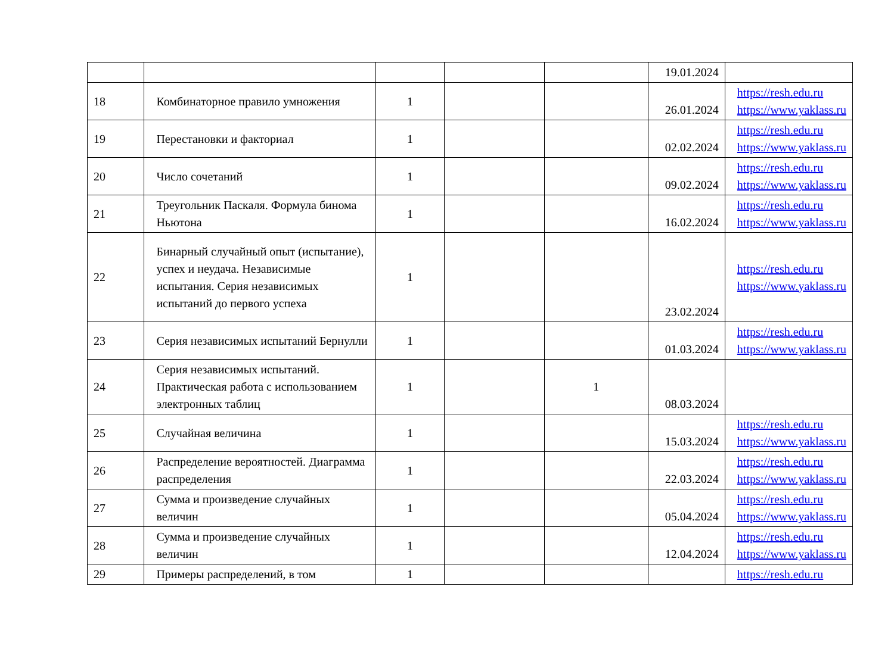| | | | | | 19.01.2024 | |
| 18 | Комбинаторное правило умножения | 1 | | | 26.01.2024 | https://resh.edu.ru https://www.yaklass.ru |
| 19 | Перестановки и факториал | 1 | | | 02.02.2024 | https://resh.edu.ru https://www.yaklass.ru |
| 20 | Число сочетаний | 1 | | | 09.02.2024 | https://resh.edu.ru https://www.yaklass.ru |
| 21 | Треугольник Паскаля. Формула бинома Ньютона | 1 | | | 16.02.2024 | https://resh.edu.ru https://www.yaklass.ru |
| 22 | Бинарный случайный опыт (испытание), успех и неудача. Независимые испытания. Серия независимых испытаний до первого успеха | 1 | | | 23.02.2024 | https://resh.edu.ru https://www.yaklass.ru |
| 23 | Серия независимых испытаний Бернулли | 1 | | | 01.03.2024 | https://resh.edu.ru https://www.yaklass.ru |
| 24 | Серия независимых испытаний. Практическая работа с использованием электронных таблиц | 1 | | 1 | 08.03.2024 | |
| 25 | Случайная величина | 1 | | | 15.03.2024 | https://resh.edu.ru https://www.yaklass.ru |
| 26 | Распределение вероятностей. Диаграмма распределения | 1 | | | 22.03.2024 | https://resh.edu.ru https://www.yaklass.ru |
| 27 | Сумма и произведение случайных величин | 1 | | | 05.04.2024 | https://resh.edu.ru https://www.yaklass.ru |
| 28 | Сумма и произведение случайных величин | 1 | | | 12.04.2024 | https://resh.edu.ru https://www.yaklass.ru |
| 29 | Примеры распределений, в том | 1 | | | | https://resh.edu.ru |